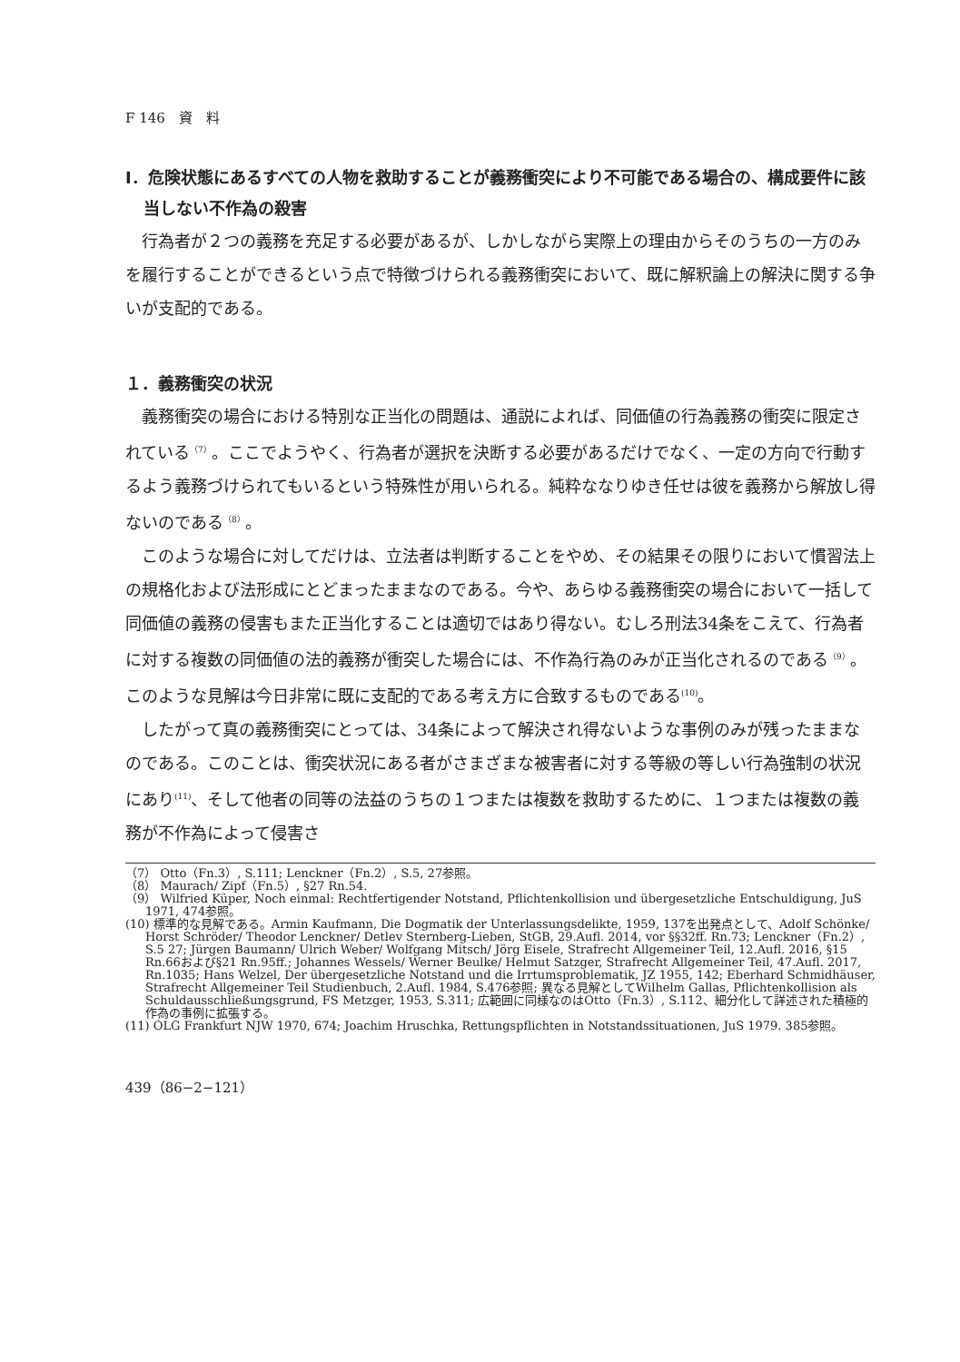F 146　資　料
Ⅰ．危険状態にあるすべての人物を救助することが義務衝突により不可能である場合の、構成要件に該当しない不作為の殺害
行為者が２つの義務を充足する必要があるが、しかしながら実際上の理由からそのうちの一方のみを履行することができるという点で特徴づけられる義務衝突において、既に解釈論上の解決に関する争いが支配的である。
１．義務衝突の状況
義務衝突の場合における特別な正当化の問題は、通説によれば、同価値の行為義務の衝突に限定されている<sup>（7）</sup>。ここでようやく、行為者が選択を決断する必要があるだけでなく、一定の方向で行動するよう義務づけられてもいるという特殊性が用いられる。純粋ななりゆき任せは彼を義務から解放し得ないのである<sup>（8）</sup>。
このような場合に対してだけは、立法者は判断することをやめ、その結果その限りにおいて慣習法上の規格化および法形成にとどまったままなのである。今や、あらゆる義務衝突の場合において一括して同価値の義務の侵害もまた正当化することは適切ではあり得ない。むしろ刑法34条をこえて、行為者に対する複数の同価値の法的義務が衝突した場合には、不作為行為のみが正当化されるのである<sup>（9）</sup>。このような見解は今日非常に既に支配的である考え方に合致するものである<sup>(10)</sup>。
したがって真の義務衝突にとっては、34条によって解決され得ないような事例のみが残ったままなのである。このことは、衝突状況にある者がさまざまな被害者に対する等級の等しい行為強制の状況にあり<sup>(11)</sup>、そして他者の同等の法益のうちの１つまたは複数を救助するために、１つまたは複数の義務が不作為によって侵害さ
（7） Otto（Fn.3）, S.111; Lenckner（Fn.2）, S.5, 27参照。
（8） Maurach/ Zipf（Fn.5）, §27 Rn.54.
（9） Wilfried Küper, Noch einmal: Rechtfertigender Notstand, Pflichtenkollision und übergesetzliche Entschuldigung, JuS 1971, 474参照。
(10) 標準的な見解である。Armin Kaufmann, Die Dogmatik der Unterlassungsdelikte, 1959, 137を出発点として、Adolf Schönke/ Horst Schröder/ Theodor Lenckner/ Detlev Sternberg-Lieben, StGB, 29.Aufl. 2014, vor §§32ff. Rn.73; Lenckner（Fn.2）, S.5 27; Jürgen Baumann/ Ulrich Weber/ Wolfgang Mitsch/ Jörg Eisele, Strafrecht Allgemeiner Teil, 12.Aufl. 2016, §15 Rn.66および§21 Rn.95ff.; Johannes Wessels/ Werner Beulke/ Helmut Satzger, Strafrecht Allgemeiner Teil, 47.Aufl. 2017, Rn.1035; Hans Welzel, Der übergesetzliche Notstand und die Irrtumsproblematik, JZ 1955, 142; Eberhard Schmidhäuser, Strafrecht Allgemeiner Teil Studienbuch, 2.Aufl. 1984, S.476参照; 異なる見解としてWilhelm Gallas, Pflichtenkollision als Schuldausschließungsgrund, FS Metzger, 1953, S.311; 広範囲に同様なのはOtto（Fn.3）, S.112、細分化して詳述された積極的作為の事例に拡張する。
(11) OLG Frankfurt NJW 1970, 674; Joachim Hruschka, Rettungspflichten in Notstandssituationen, JuS 1979. 385参照。
439（86−2−121）